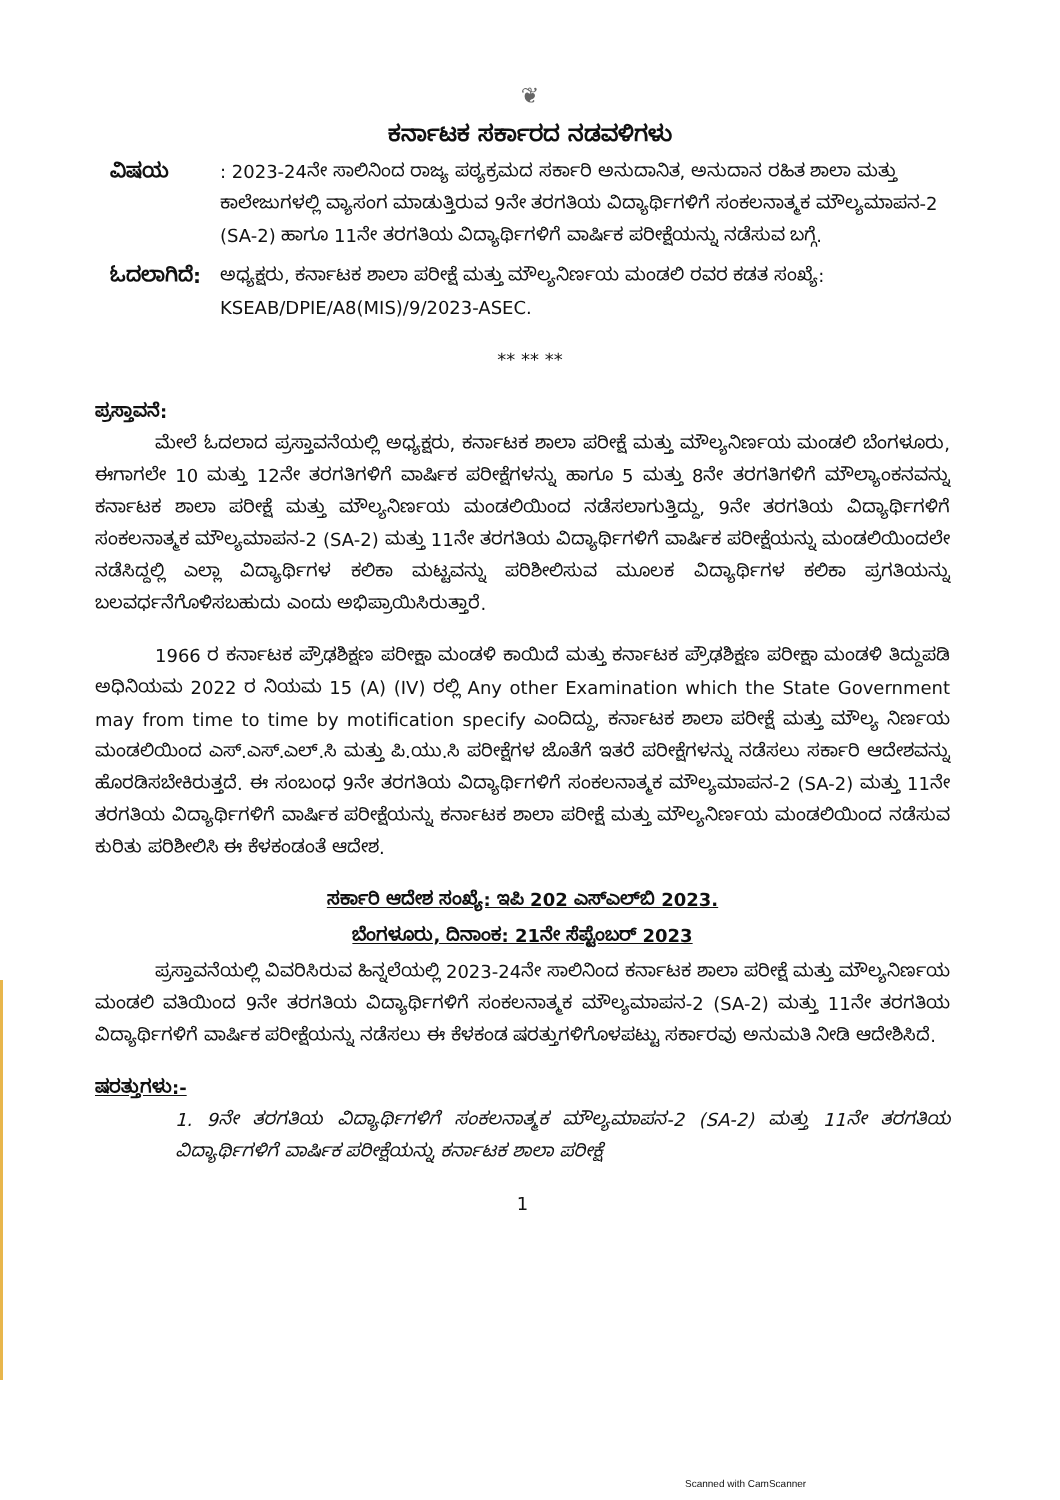❦
ಕರ್ನಾಟಕ ಸರ್ಕಾರದ ನಡವಳಿಗಳು
ವಿಷಯ : 2023-24ನೇ ಸಾಲಿನಿಂದ ರಾಜ್ಯ ಪಠ್ಯಕ್ರಮದ ಸರ್ಕಾರಿ ಅನುದಾನಿತ, ಅನುದಾನ ರಹಿತ ಶಾಲಾ ಮತ್ತು ಕಾಲೇಜುಗಳಲ್ಲಿ ವ್ಯಾಸಂಗ ಮಾಡುತ್ತಿರುವ 9ನೇ ತರಗತಿಯ ವಿದ್ಯಾರ್ಥಿಗಳಿಗೆ ಸಂಕಲನಾತ್ಮಕ ಮೌಲ್ಯಮಾಪನ-2 (SA-2) ಹಾಗೂ 11ನೇ ತರಗತಿಯ ವಿದ್ಯಾರ್ಥಿಗಳಿಗೆ ವಾರ್ಷಿಕ ಪರೀಕ್ಷೆಯನ್ನು ನಡೆಸುವ ಬಗ್ಗೆ.
ಓದಲಾಗಿದೆ: ಅಧ್ಯಕ್ಷರು, ಕರ್ನಾಟಕ ಶಾಲಾ ಪರೀಕ್ಷೆ ಮತ್ತು ಮೌಲ್ಯನಿರ್ಣಯ ಮಂಡಲಿ ರವರ ಕಡತ ಸಂಖ್ಯೆ: KSEAB/DPIE/A8(MIS)/9/2023-ASEC.
** ** **
ಪ್ರಸ್ತಾವನೆ:
ಮೇಲೆ ಓದಲಾದ ಪ್ರಸ್ತಾವನೆಯಲ್ಲಿ ಅಧ್ಯಕ್ಷರು, ಕರ್ನಾಟಕ ಶಾಲಾ ಪರೀಕ್ಷೆ ಮತ್ತು ಮೌಲ್ಯನಿರ್ಣಯ ಮಂಡಲಿ ಬೆಂಗಳೂರು, ಈಗಾಗಲೇ 10 ಮತ್ತು 12ನೇ ತರಗತಿಗಳಿಗೆ ವಾರ್ಷಿಕ ಪರೀಕ್ಷೆಗಳನ್ನು ಹಾಗೂ 5 ಮತ್ತು 8ನೇ ತರಗತಿಗಳಿಗೆ ಮೌಲ್ಯಾಂಕನವನ್ನು ಕರ್ನಾಟಕ ಶಾಲಾ ಪರೀಕ್ಷೆ ಮತ್ತು ಮೌಲ್ಯನಿರ್ಣಯ ಮಂಡಲಿಯಿಂದ ನಡೆಸಲಾಗುತ್ತಿದ್ದು, 9ನೇ ತರಗತಿಯ ವಿದ್ಯಾರ್ಥಿಗಳಿಗೆ ಸಂಕಲನಾತ್ಮಕ ಮೌಲ್ಯಮಾಪನ-2 (SA-2) ಮತ್ತು 11ನೇ ತರಗತಿಯ ವಿದ್ಯಾರ್ಥಿಗಳಿಗೆ ವಾರ್ಷಿಕ ಪರೀಕ್ಷೆಯನ್ನು ಮಂಡಲಿಯಿಂದಲೇ ನಡೆಸಿದ್ದಲ್ಲಿ ಎಲ್ಲಾ ವಿದ್ಯಾರ್ಥಿಗಳ ಕಲಿಕಾ ಮಟ್ಟವನ್ನು ಪರಿಶೀಲಿಸುವ ಮೂಲಕ ವಿದ್ಯಾರ್ಥಿಗಳ ಕಲಿಕಾ ಪ್ರಗತಿಯನ್ನು ಬಲವರ್ಧನೆಗೊಳಿಸಬಹುದು ಎಂದು ಅಭಿಪ್ರಾಯಿಸಿರುತ್ತಾರೆ.
1966 ರ ಕರ್ನಾಟಕ ಪ್ರೌಢಶಿಕ್ಷಣ ಪರೀಕ್ಷಾ ಮಂಡಳಿ ಕಾಯಿದೆ ಮತ್ತು ಕರ್ನಾಟಕ ಪ್ರೌಢಶಿಕ್ಷಣ ಪರೀಕ್ಷಾ ಮಂಡಳಿ ತಿದ್ದುಪಡಿ ಅಧಿನಿಯಮ 2022 ರ ನಿಯಮ 15 (A) (IV) ರಲ್ಲಿ Any other Examination which the State Government may from time to time by motification specify ಎಂದಿದ್ದು, ಕರ್ನಾಟಕ ಶಾಲಾ ಪರೀಕ್ಷೆ ಮತ್ತು ಮೌಲ್ಯ ನಿರ್ಣಯ ಮಂಡಲಿಯಿಂದ ಎಸ್.ಎಸ್.ಎಲ್.ಸಿ ಮತ್ತು ಪಿ.ಯು.ಸಿ ಪರೀಕ್ಷೆಗಳ ಜೊತೆಗೆ ಇತರೆ ಪರೀಕ್ಷೆಗಳನ್ನು ನಡೆಸಲು ಸರ್ಕಾರಿ ಆದೇಶವನ್ನು ಹೊರಡಿಸಬೇಕಿರುತ್ತದೆ. ಈ ಸಂಬಂಧ 9ನೇ ತರಗತಿಯ ವಿದ್ಯಾರ್ಥಿಗಳಿಗೆ ಸಂಕಲನಾತ್ಮಕ ಮೌಲ್ಯಮಾಪನ-2 (SA-2) ಮತ್ತು 11ನೇ ತರಗತಿಯ ವಿದ್ಯಾರ್ಥಿಗಳಿಗೆ ವಾರ್ಷಿಕ ಪರೀಕ್ಷೆಯನ್ನು ಕರ್ನಾಟಕ ಶಾಲಾ ಪರೀಕ್ಷೆ ಮತ್ತು ಮೌಲ್ಯನಿರ್ಣಯ ಮಂಡಲಿಯಿಂದ ನಡೆಸುವ ಕುರಿತು ಪರಿಶೀಲಿಸಿ ಈ ಕೆಳಕಂಡಂತೆ ಆದೇಶ.
ಸರ್ಕಾರಿ ಆದೇಶ ಸಂಖ್ಯೆ: ಇಪಿ 202 ಎಸ್‌ಎಲ್‌ಬಿ 2023.
ಬೆಂಗಳೂರು, ದಿನಾಂಕ: 21ನೇ ಸೆಪ್ಟೆಂಬರ್ 2023
ಪ್ರಸ್ತಾವನೆಯಲ್ಲಿ ವಿವರಿಸಿರುವ ಹಿನ್ನಲೆಯಲ್ಲಿ 2023-24ನೇ ಸಾಲಿನಿಂದ ಕರ್ನಾಟಕ ಶಾಲಾ ಪರೀಕ್ಷೆ ಮತ್ತು ಮೌಲ್ಯನಿರ್ಣಯ ಮಂಡಲಿ ವತಿಯಿಂದ 9ನೇ ತರಗತಿಯ ವಿದ್ಯಾರ್ಥಿಗಳಿಗೆ ಸಂಕಲನಾತ್ಮಕ ಮೌಲ್ಯಮಾಪನ-2 (SA-2) ಮತ್ತು 11ನೇ ತರಗತಿಯ ವಿದ್ಯಾರ್ಥಿಗಳಿಗೆ ವಾರ್ಷಿಕ ಪರೀಕ್ಷೆಯನ್ನು ನಡೆಸಲು ಈ ಕೆಳಕಂಡ ಷರತ್ತುಗಳಿಗೊಳಪಟ್ಟು ಸರ್ಕಾರವು ಅನುಮತಿ ನೀಡಿ ಆದೇಶಿಸಿದೆ.
ಷರತ್ತುಗಳು:-
1. 9ನೇ ತರಗತಿಯ ವಿದ್ಯಾರ್ಥಿಗಳಿಗೆ ಸಂಕಲನಾತ್ಮಕ ಮೌಲ್ಯಮಾಪನ-2 (SA-2) ಮತ್ತು 11ನೇ ತರಗತಿಯ ವಿದ್ಯಾರ್ಥಿಗಳಿಗೆ ವಾರ್ಷಿಕ ಪರೀಕ್ಷೆಯನ್ನು ಕರ್ನಾಟಕ ಶಾಲಾ ಪರೀಕ್ಷೆ
1
Scanned with CamScanner